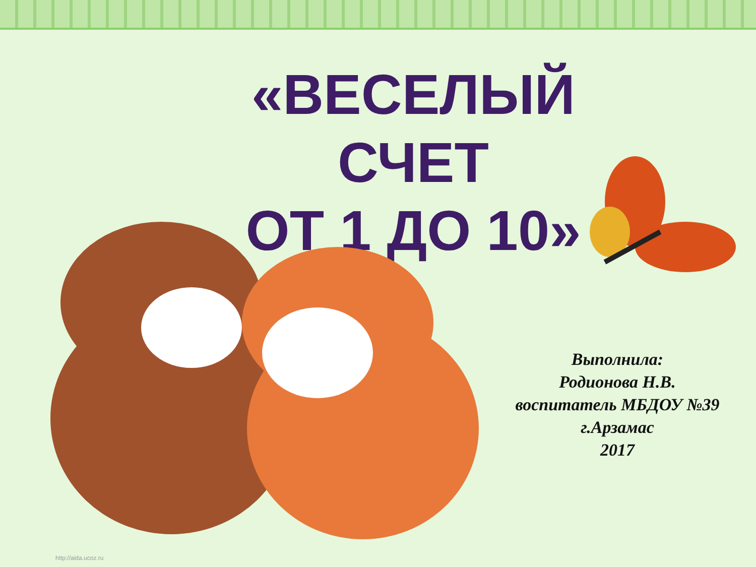«ВЕСЕЛЫЙ
СЧЕТ
ОТ 1 ДО 10»
Выполнила:
Родионова Н.В.
воспитатель МБДОУ №39
г.Арзамас
2017
http://aida.ucoz.ru